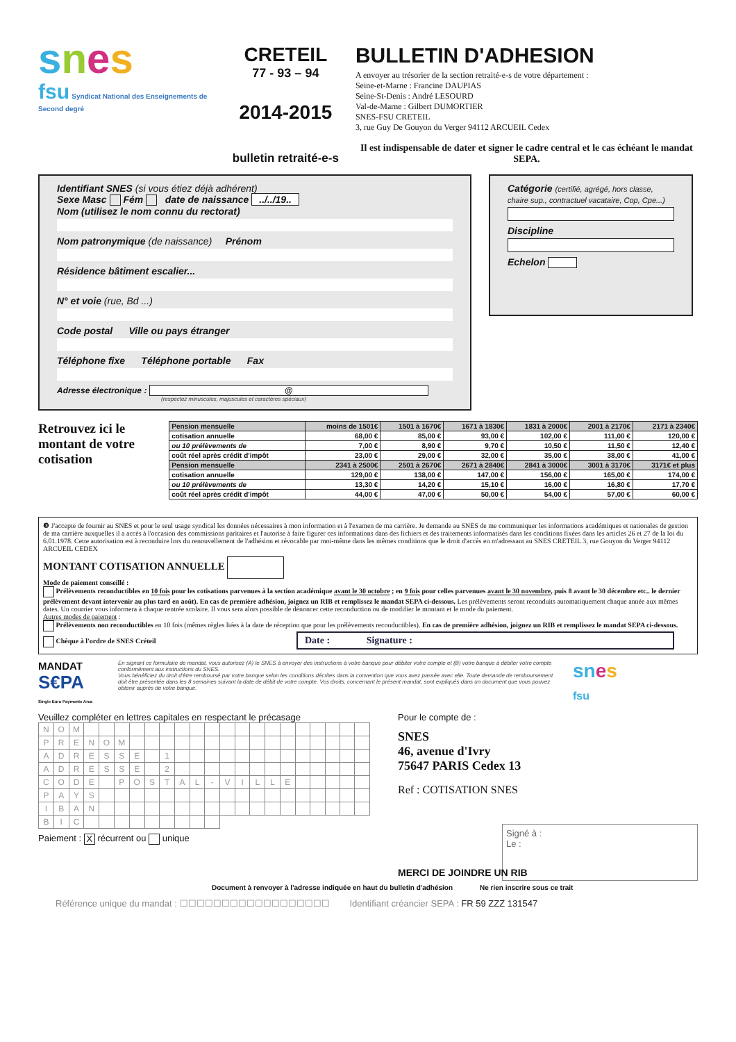snes
fsu Syndicat National des Enseignements de Second degré
CRETEIL
77 - 93 – 94
2014-2015
bulletin retraité-e-s
BULLETIN D'ADHESION
A envoyer au trésorier de la section retraité-e-s de votre département :
Seine-et-Marne : Francine DAUPIAS
Seine-St-Denis : André LESOURD
Val-de-Marne : Gilbert DUMORTIER
SNES-FSU CRETEIL
3, rue Guy De Gouyon du Verger 94112 ARCUEIL Cedex
Il est indispensable de dater et signer le cadre central et le cas échéant le mandat SEPA.
Identifiant SNES (si vous étiez déjà adhérent)
Sexe Masc Fém date de naissance ../../19..
Nom (utilisez le nom connu du rectorat)
Nom patronymique (de naissance) Prénom
Résidence bâtiment escalier...
N° et voie (rue, Bd ...)
Code postal Ville ou pays étranger
Téléphone fixe Téléphone portable Fax
Adresse électronique : @
(respectez minuscules, majuscules et caractères spéciaux)
Catégorie (certifié, agrégé, hors classe, chaire sup., contractuel vacataire, Cop, Cpe...)
Discipline
Echelon
Retrouvez ici le montant de votre cotisation
| Pension mensuelle | moins de 1501€ | 1501 à 1670€ | 1671 à 1830€ | 1831 à 2000€ | 2001 à 2170€ | 2171 à 2340€ |
| cotisation annuelle | 68,00 € | 85,00 € | 93,00 € | 102,00 € | 111,00 € | 120,00 € |
| ou 10 prélèvements de | 7,00 € | 8,90 € | 9,70 € | 10,50 € | 11,50 € | 12,40 € |
| coût réel après crédit d'impôt | 23,00 € | 29,00 € | 32,00 € | 35,00 € | 38,00 € | 41,00 € |
| Pension mensuelle | 2341 à 2500€ | 2501 à 2670€ | 2671 à 2840€ | 2841 à 3000€ | 3001 à 3170€ | 3171€ et plus |
| cotisation annuelle | 129,00 € | 138,00 € | 147,00 € | 156,00 € | 165,00 € | 174,00 € |
| ou 10 prélèvements de | 13,30 € | 14,20 € | 15,10 € | 16,00 € | 16,80 € | 17,70 € |
| coût réel après crédit d'impôt | 44,00 € | 47,00 € | 50,00 € | 54,00 € | 57,00 € | 60,00 € |
❸ J'accepte de fournir au SNES et pour le seul usage syndical les données nécessaires à mon information et à l'examen de ma carrière. Je demande au SNES de me communiquer les informations académiques et nationales de gestion de ma carrière auxquelles il a accès à l'occasion des commissions paritaires et l'autorise à faire figurer ces informations dans des fichiers et des traitements informatisés dans les conditions fixées dans les articles 26 et 27 de la loi du 6.01.1978. Cette autorisation est à reconduire lors du renouvellement de l'adhésion et révocable par moi-même dans les mêmes conditions que le droit d'accès en m'adressant au SNES CRETEIL 3, rue Gouyon du Verger 94112 ARCUEIL CEDEX
MONTANT COTISATION ANNUELLE
Mode de paiement conseillé :
Prélèvements reconductibles en 10 fois pour les cotisations parvenues à la section académique avant le 30 octobre ; en 9 fois pour celles parvenues avant le 30 novembre, puis 8 avant le 30 décembre etc.. le dernier prélèvement devant intervenir au plus tard en août). En cas de première adhésion, joignez un RIB et remplissez le mandat SEPA ci-dessous. Les prélèvements seront reconduits automatiquement chaque année aux mêmes dates. Un courrier vous informera à chaque rentrée scolaire. Il vous sera alors possible de dénoncer cette reconduction ou de modifier le montant et le mode du paiement.
Autres modes de paiement :
Prélèvements non reconductibles en 10 fois (mêmes règles liées à la date de réception que pour les prélèvements reconductibles). En cas de première adhésion, joignez un RIB et remplissez le mandat SEPA ci-dessous.
Chèque à l'ordre de SNES Créteil Date : Signature :
MANDAT
S€PA
Single Euro Payments Area
En signant ce formulaire de mandat, vous autorisez (A) le SNES à envoyer des instructions à votre banque pour débiter votre compte et (B) votre banque à débiter votre compte conformément aux instructions du SNES.
Vous bénéficiez du droit d'être remboursé par votre banque selon les conditions décrites dans la convention que vous avez passée avec elle. Toute demande de remboursement doit être présentée dans les 8 semaines suivant la date de débit de votre compte. Vos droits, concernant le présent mandat, sont expliqués dans un document que vous pouvez obtenir auprès de votre banque.
sn es
fsu
Veuillez compléter en lettres capitales en respectant le précasage
| N | O | M | | | | | | | | | | | | | | | | | | | |
| P | R | E | N | O | M | | | | | | | | | | | | | | | | |
| A | D | R | E | S | S | E | | 1 | | | | | | | | | | | | | |
| A | D | R | E | S | S | E | | 2 | | | | | | | | | | | | | |
| C | O | D | E | | P | O | S | T | A | L | - | V | I | L | L | E | | | | | |
| P | A | Y | S | | | | | | | | | | | | | | | | | | |
| I | B | A | N | | | | | | | | | | | | | | | | | | |
| B | I | C | | | | | | | | | | | | | | | | | | | |
Paiement : X récurrent ou unique
Pour le compte de :
SNES
46, avenue d'Ivry
75647 PARIS Cedex 13
Ref : COTISATION SNES
Signé à :
Le :
MERCI DE JOINDRE UN RIB
Document à renvoyer à l'adresse indiquée en haut du bulletin d'adhésion Ne rien inscrire sous ce trait
Référence unique du mandat : ☐☐☐☐☐☐☐☐☐☐☐☐☐☐☐☐☐☐ Identifiant créancier SEPA : FR 59 ZZZ 131547